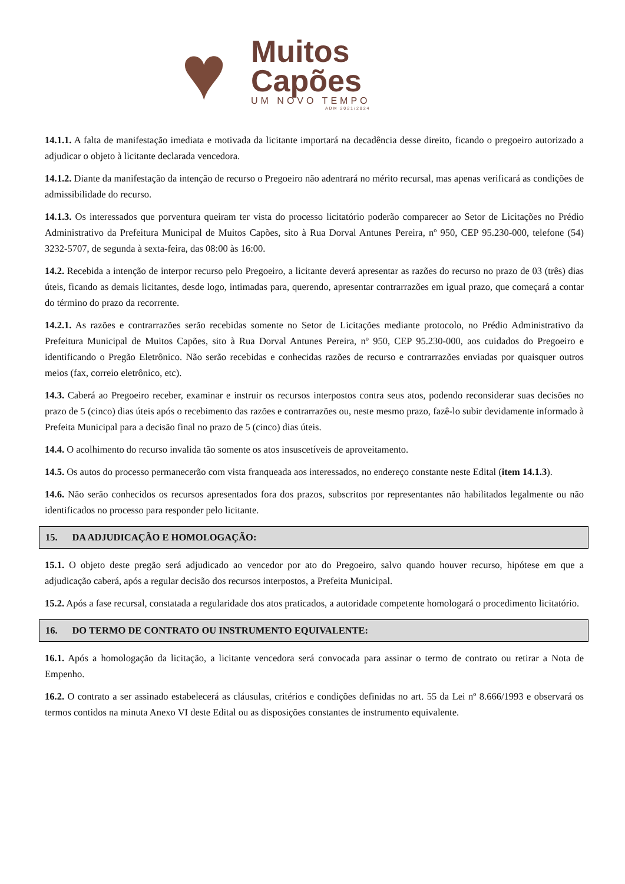♥
Muitos
Capões
UM NOVO TEMPO
ADM 2021/2024
14.1.1. A falta de manifestação imediata e motivada da licitante importará na decadência desse direito, ficando o pregoeiro autorizado a adjudicar o objeto à licitante declarada vencedora.
14.1.2. Diante da manifestação da intenção de recurso o Pregoeiro não adentrará no mérito recursal, mas apenas verificará as condições de admissibilidade do recurso.
14.1.3. Os interessados que porventura queiram ter vista do processo licitatório poderão comparecer ao Setor de Licitações no Prédio Administrativo da Prefeitura Municipal de Muitos Capões, sito à Rua Dorval Antunes Pereira, nº 950, CEP 95.230-000, telefone (54) 3232-5707, de segunda à sexta-feira, das 08:00 às 16:00.
14.2. Recebida a intenção de interpor recurso pelo Pregoeiro, a licitante deverá apresentar as razões do recurso no prazo de 03 (três) dias úteis, ficando as demais licitantes, desde logo, intimadas para, querendo, apresentar contrarrazões em igual prazo, que começará a contar do término do prazo da recorrente.
14.2.1. As razões e contrarrazões serão recebidas somente no Setor de Licitações mediante protocolo, no Prédio Administrativo da Prefeitura Municipal de Muitos Capões, sito à Rua Dorval Antunes Pereira, nº 950, CEP 95.230-000, aos cuidados do Pregoeiro e identificando o Pregão Eletrônico. Não serão recebidas e conhecidas razões de recurso e contrarrazões enviadas por quaisquer outros meios (fax, correio eletrônico, etc).
14.3. Caberá ao Pregoeiro receber, examinar e instruir os recursos interpostos contra seus atos, podendo reconsiderar suas decisões no prazo de 5 (cinco) dias úteis após o recebimento das razões e contrarrazões ou, neste mesmo prazo, fazê-lo subir devidamente informado à Prefeita Municipal para a decisão final no prazo de 5 (cinco) dias úteis.
14.4. O acolhimento do recurso invalida tão somente os atos insuscetíveis de aproveitamento.
14.5. Os autos do processo permanecerão com vista franqueada aos interessados, no endereço constante neste Edital (item 14.1.3).
14.6. Não serão conhecidos os recursos apresentados fora dos prazos, subscritos por representantes não habilitados legalmente ou não identificados no processo para responder pelo licitante.
15. DA ADJUDICAÇÃO E HOMOLOGAÇÃO:
15.1. O objeto deste pregão será adjudicado ao vencedor por ato do Pregoeiro, salvo quando houver recurso, hipótese em que a adjudicação caberá, após a regular decisão dos recursos interpostos, a Prefeita Municipal.
15.2. Após a fase recursal, constatada a regularidade dos atos praticados, a autoridade competente homologará o procedimento licitatório.
16. DO TERMO DE CONTRATO OU INSTRUMENTO EQUIVALENTE:
16.1. Após a homologação da licitação, a licitante vencedora será convocada para assinar o termo de contrato ou retirar a Nota de Empenho.
16.2. O contrato a ser assinado estabelecerá as cláusulas, critérios e condições definidas no art. 55 da Lei nº 8.666/1993 e observará os termos contidos na minuta Anexo VI deste Edital ou as disposições constantes de instrumento equivalente.